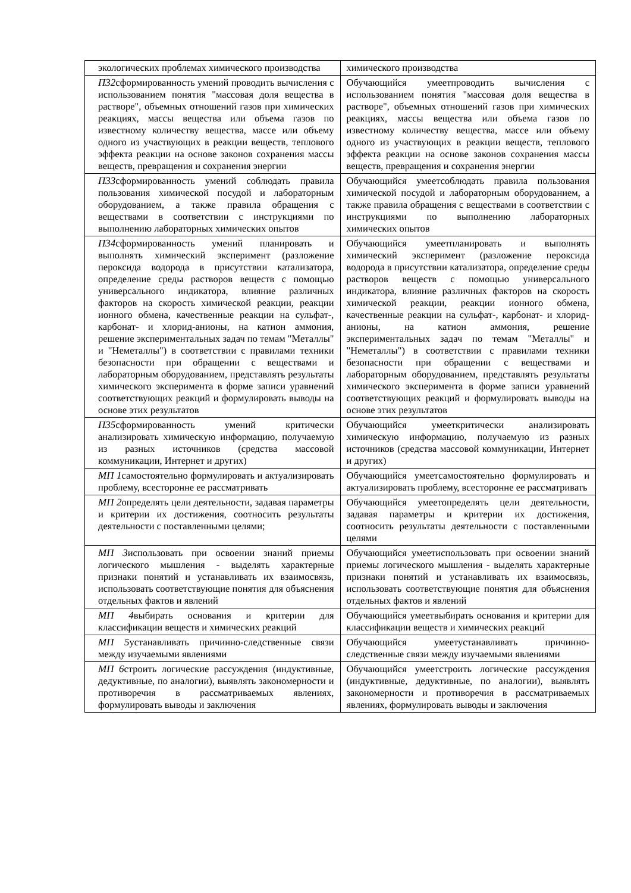| экологических проблемах химического производства | химического производства |
| П32 сформированность умений проводить вычисления с использованием понятия "массовая доля вещества в растворе", объемных отношений газов при химических реакциях, массы вещества или объема газов по известному количеству вещества, массе или объему одного из участвующих в реакции веществ, теплового эффекта реакции на основе законов сохранения массы веществ, превращения и сохранения энергии | Обучающийся умеетпроводить вычисления с использованием понятия "массовая доля вещества в растворе", объемных отношений газов при химических реакциях, массы вещества или объема газов по известному количеству вещества, массе или объему одного из участвующих в реакции веществ, теплового эффекта реакции на основе законов сохранения массы веществ, превращения и сохранения энергии |
| П33 сформированность умений соблюдать правила пользования химической посудой и лабораторным оборудованием, а также правила обращения с веществами в соответствии с инструкциями по выполнению лабораторных химических опытов | Обучающийся умеетсоблюдать правила пользования химической посудой и лабораторным оборудованием, а также правила обращения с веществами в соответствии с инструкциями по выполнению лабораторных химических опытов |
| П34 сформированность умений планировать и выполнять химический эксперимент (разложение пероксида водорода в присутствии катализатора, определение среды растворов веществ с помощью универсального индикатора, влияние различных факторов на скорость химической реакции, реакции ионного обмена, качественные реакции на сульфат-, карбонат- и хлорид-анионы, на катион аммония, решение экспериментальных задач по темам "Металлы" и "Неметаллы") в соответствии с правилами техники безопасности при обращении с веществами и лабораторным оборудованием, представлять результаты химического эксперимента в форме записи уравнений соответствующих реакций и формулировать выводы на основе этих результатов | Обучающийся умеетпланировать и выполнять химический эксперимент (разложение пероксида водорода в присутствии катализатора, определение среды растворов веществ с помощью универсального индикатора, влияние различных факторов на скорость химической реакции, реакции ионного обмена, качественные реакции на сульфат-, карбонат- и хлорид-анионы, на катион аммония, решение экспериментальных задач по темам "Металлы" и "Неметаллы") в соответствии с правилами техники безопасности при обращении с веществами и лабораторным оборудованием, представлять результаты химического эксперимента в форме записи уравнений соответствующих реакций и формулировать выводы на основе этих результатов |
| П35 сформированность умений критически анализировать химическую информацию, получаемую из разных источников (средства массовой коммуникации, Интернет и других) | Обучающийся умееткритически анализировать химическую информацию, получаемую из разных источников (средства массовой коммуникации, Интернет и других) |
| МП 1 самостоятельно формулировать и актуализировать проблему, всесторонне ее рассматривать | Обучающийся умеетсамостоятельно формулировать и актуализировать проблему, всесторонне ее рассматривать |
| МП 2 определять цели деятельности, задавая параметры и критерии их достижения, соотносить результаты деятельности с поставленными целями; | Обучающийся умеетопределять цели деятельности, задавая параметры и критерии их достижения, соотносить результаты деятельности с поставленными целями |
| МП 3 использовать при освоении знаний приемы логического мышления - выделять характерные признаки понятий и устанавливать их взаимосвязь, использовать соответствующие понятия для объяснения отдельных фактов и явлений | Обучающийся умеетиспользовать при освоении знаний приемы логического мышления - выделять характерные признаки понятий и устанавливать их взаимосвязь, использовать соответствующие понятия для объяснения отдельных фактов и явлений |
| МП 4 выбирать основания и критерии для классификации веществ и химических реакций | Обучающийся умеетвыбирать основания и критерии для классификации веществ и химических реакций |
| МП 5 устанавливать причинно-следственные связи между изучаемыми явлениями | Обучающийся умеетустанавливать причинно-следственные связи между изучаемыми явлениями |
| МП 6 строить логические рассуждения (индуктивные, дедуктивные, по аналогии), выявлять закономерности и противоречия в рассматриваемых явлениях, формулировать выводы и заключения | Обучающийся умеетстроить логические рассуждения (индуктивные, дедуктивные, по аналогии), выявлять закономерности и противоречия в рассматриваемых явлениях, формулировать выводы и заключения |